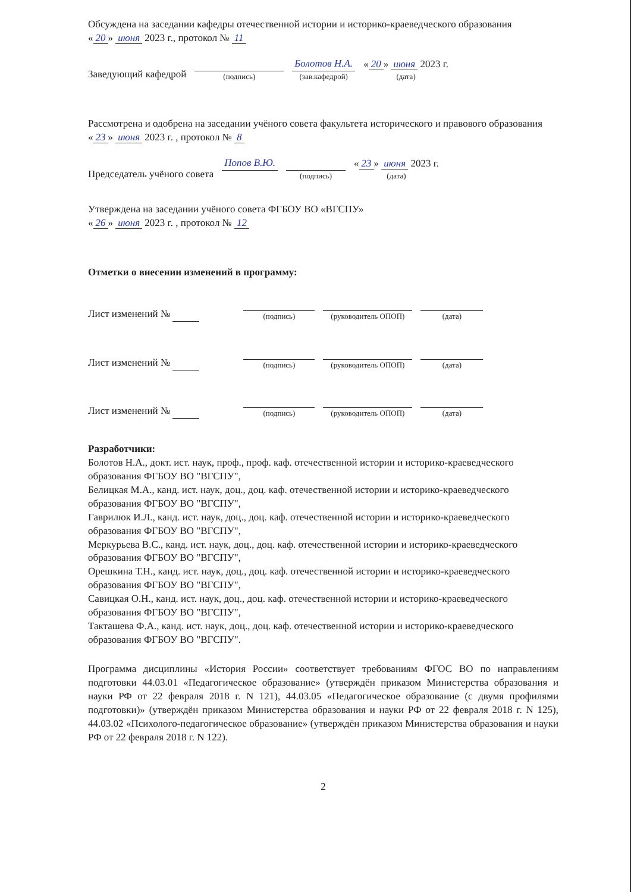Обсуждена на заседании кафедры отечественной истории и историко-краеведческого образования
« 20 » июня 2023 г., протокол № 11
Заведующий кафедрой
(подпись)
Болотов Н.А.
(зав.кафедрой)
« 20 » июня 2023 г.
(дата)
Рассмотрена и одобрена на заседании учёного совета факультета исторического и правового образования « 23 » июня 2023 г. , протокол № 8
Председатель учёного совета
Попов В.Ю.
(подпись)
« 23 » июня 2023 г.
(дата)
Утверждена на заседании учёного совета ФГБОУ ВО «ВГСПУ»
« 26 » июня 2023 г. , протокол № 12
Отметки о внесении изменений в программу:
Лист изменений №
(подпись)
(руководитель ОПОП)
(дата)
Лист изменений №
(подпись)
(руководитель ОПОП)
(дата)
Лист изменений №
(подпись)
(руководитель ОПОП)
(дата)
Разработчики:
Болотов Н.А., докт. ист. наук, проф., проф. каф. отечественной истории и историко-краеведческого образования ФГБОУ ВО "ВГСПУ",
Белицкая М.А., канд. ист. наук, доц., доц. каф. отечественной истории и историко-краеведческого образования ФГБОУ ВО "ВГСПУ",
Гаврилюк И.Л., канд. ист. наук, доц., доц. каф. отечественной истории и историко-краеведческого образования ФГБОУ ВО "ВГСПУ",
Меркурьева В.С., канд. ист. наук, доц., доц. каф. отечественной истории и историко-краеведческого образования ФГБОУ ВО "ВГСПУ",
Орешкина Т.Н., канд. ист. наук, доц., доц. каф. отечественной истории и историко-краеведческого образования ФГБОУ ВО "ВГСПУ",
Савицкая О.Н., канд. ист. наук, доц., доц. каф. отечественной истории и историко-краеведческого образования ФГБОУ ВО "ВГСПУ",
Такташева Ф.А., канд. ист. наук, доц., доц. каф. отечественной истории и историко-краеведческого образования ФГБОУ ВО "ВГСПУ".
Программа дисциплины «История России» соответствует требованиям ФГОС ВО по направлениям подготовки 44.03.01 «Педагогическое образование» (утверждён приказом Министерства образования и науки РФ от 22 февраля 2018 г. N 121), 44.03.05 «Педагогическое образование (с двумя профилями подготовки)» (утверждён приказом Министерства образования и науки РФ от 22 февраля 2018 г. N 125), 44.03.02 «Психолого-педагогическое образование» (утверждён приказом Министерства образования и науки РФ от 22 февраля 2018 г. N 122).
2